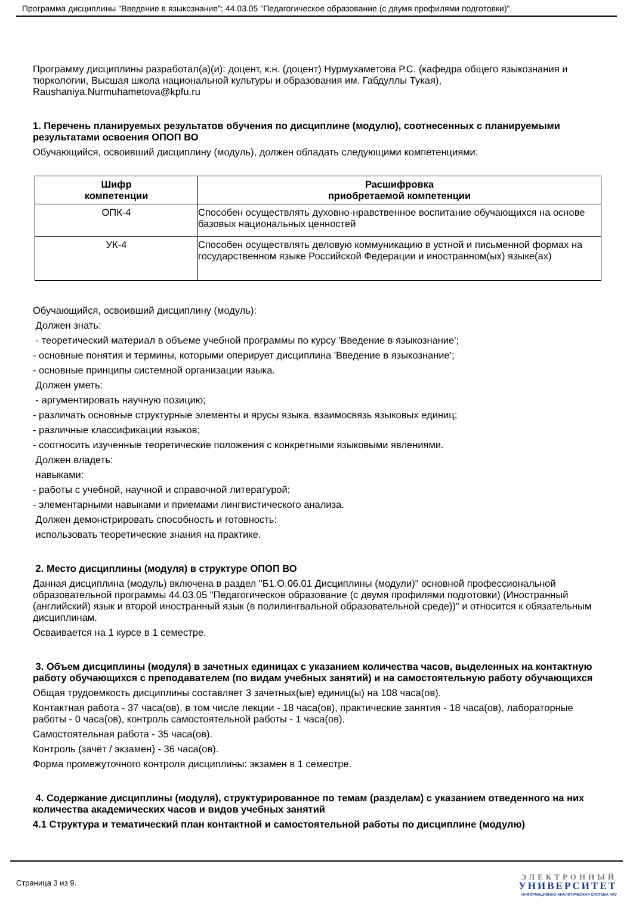Программа дисциплины "Введение в языкознание"; 44.03.05 "Педагогическое образование (с двумя профилями подготовки)".
Программу дисциплины разработал(а)(и): доцент, к.н. (доцент) Нурмухаметова Р.С. (кафедра общего языкознания и тюркологии, Высшая школа национальной культуры и образования им. Габдуллы Тукая), Raushaniya.Nurmuhametova@kpfu.ru
1. Перечень планируемых результатов обучения по дисциплине (модулю), соотнесенных с планируемыми результатами освоения ОПОП ВО
Обучающийся, освоивший дисциплину (модуль), должен обладать следующими компетенциями:
| Шифр компетенции | Расшифровка приобретаемой компетенции |
| --- | --- |
| ОПК-4 | Способен осуществлять духовно-нравственное воспитание обучающихся на основе базовых национальных ценностей |
| УК-4 | Способен осуществлять деловую коммуникацию в устной и письменной формах на государственном языке Российской Федерации и иностранном(ых) языке(ах) |
Обучающийся, освоивший дисциплину (модуль):
Должен знать:
- теоретический материал в объеме учебной программы по курсу 'Введение в языкознание';
- основные понятия и термины, которыми оперирует дисциплина 'Введение в языкознание';
- основные принципы системной организации языка.
Должен уметь:
- аргументировать научную позицию;
- различать основные структурные элементы и ярусы языка, взаимосвязь языковых единиц;
- различные классификации языков;
- соотносить изученные теоретические положения с конкретными языковыми явлениями.
Должен владеть:
навыками:
- работы с учебной, научной и справочной литературой;
- элементарными навыками и приемами лингвистического анализа.
Должен демонстрировать способность и готовность:
использовать теоретические знания на практике.
2. Место дисциплины (модуля) в структуре ОПОП ВО
Данная дисциплина (модуль) включена в раздел "Б1.О.06.01 Дисциплины (модули)" основной профессиональной образовательной программы 44.03.05 "Педагогическое образование (с двумя профилями подготовки) (Иностранный (английский) язык и второй иностранный язык (в полилингвальной образовательной среде))" и относится к обязательным дисциплинам.
Осваивается на 1 курсе в 1 семестре.
3. Объем дисциплины (модуля) в зачетных единицах с указанием количества часов, выделенных на контактную работу обучающихся с преподавателем (по видам учебных занятий) и на самостоятельную работу обучающихся
Общая трудоемкость дисциплины составляет 3 зачетных(ые) единиц(ы) на 108 часа(ов).
Контактная работа - 37 часа(ов), в том числе лекции - 18 часа(ов), практические занятия - 18 часа(ов), лабораторные работы - 0 часа(ов), контроль самостоятельной работы - 1 часа(ов).
Самостоятельная работа - 35 часа(ов).
Контроль (зачёт / экзамен) - 36 часа(ов).
Форма промежуточного контроля дисциплины: экзамен в 1 семестре.
4. Содержание дисциплины (модуля), структурированное по темам (разделам) с указанием отведенного на них количества академических часов и видов учебных занятий
4.1 Структура и тематический план контактной и самостоятельной работы по дисциплине (модулю)
Страница 3 из 9.
ЭЛЕКТРОННЫЙ
УНИВЕРСИТЕТ
ИНФОРМАЦИОННО-АНАЛИТИЧЕСКАЯ СИСТЕМА КФУ